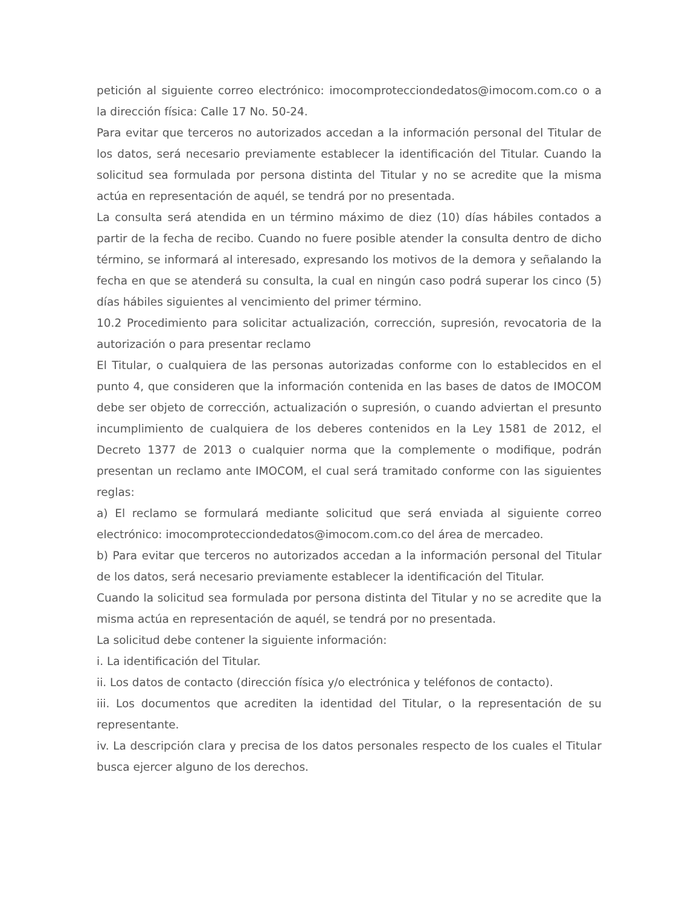petición al siguiente correo electrónico: imocomproteccionde​datos@imocom.com.co o a la dirección física: Calle 17 No. 50-24.
Para evitar que terceros no autorizados accedan a la información personal del Titular de los datos, será necesario previamente establecer la identificación del Titular. Cuando la solicitud sea formulada por persona distinta del Titular y no se acredite que la misma actúa en representación de aquél, se tendrá por no presentada.
La consulta será atendida en un término máximo de diez (10) días hábiles contados a partir de la fecha de recibo. Cuando no fuere posible atender la consulta dentro de dicho término, se informará al interesado, expresando los motivos de la demora y señalando la fecha en que se atenderá su consulta, la cual en ningún caso podrá superar los cinco (5) días hábiles siguientes al vencimiento del primer término.
10.2 Procedimiento para solicitar actualización, corrección, supresión, revocatoria de la autorización o para presentar reclamo
El Titular, o cualquiera de las personas autorizadas conforme con lo establecidos en el punto 4, que consideren que la información contenida en las bases de datos de IMOCOM debe ser objeto de corrección, actualización o supresión, o cuando adviertan el presunto incumplimiento de cualquiera de los deberes contenidos en la Ley 1581 de 2012, el Decreto 1377 de 2013 o cualquier norma que la complemente o modifique, podrán presentan un reclamo ante IMOCOM, el cual será tramitado conforme con las siguientes reglas:
a) El reclamo se formulará mediante solicitud que será enviada al siguiente correo electrónico: imocomprotecciondedatos@imocom.com.co del área de mercadeo.
b) Para evitar que terceros no autorizados accedan a la información personal del Titular de los datos, será necesario previamente establecer la identificación del Titular.
Cuando la solicitud sea formulada por persona distinta del Titular y no se acredite que la misma actúa en representación de aquél, se tendrá por no presentada.
La solicitud debe contener la siguiente información:
i. La identificación del Titular.
ii. Los datos de contacto (dirección física y/o electrónica y teléfonos de contacto).
iii. Los documentos que acrediten la identidad del Titular, o la representación de su representante.
iv. La descripción clara y precisa de los datos personales respecto de los cuales el Titular busca ejercer alguno de los derechos.